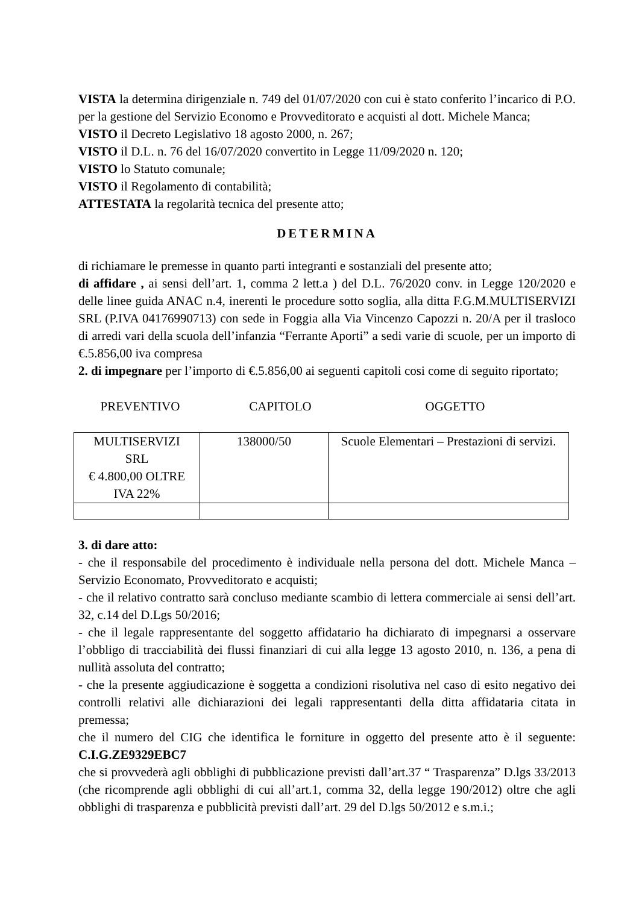VISTA la determina dirigenziale n. 749 del 01/07/2020 con cui è stato conferito l’incarico di P.O. per la gestione del Servizio Economo e Provveditorato e acquisti al dott. Michele Manca;
VISTO il Decreto Legislativo 18 agosto 2000, n. 267;
VISTO il D.L. n. 76 del 16/07/2020 convertito in Legge 11/09/2020 n. 120;
VISTO lo Statuto comunale;
VISTO il Regolamento di contabilità;
ATTESTATA la regolarità tecnica del presente atto;
DETERMINA
di richiamare le premesse in quanto parti integranti e sostanziali del presente atto;
di affidare , ai sensi dell’art. 1, comma 2 lett.a ) del D.L. 76/2020 conv. in Legge 120/2020 e delle linee guida ANAC n.4, inerenti le procedure sotto soglia, alla ditta F.G.M.MULTISERVIZI SRL (P.IVA 04176990713) con sede in Foggia alla Via Vincenzo Capozzi n. 20/A per il trasloco di arredi vari della scuola dell’infanzia “Ferrante Aporti” a sedi varie di scuole, per un importo di €.5.856,00 iva compresa
2. di impegnare per l’importo di €.5.856,00 ai seguenti capitoli cosi come di seguito riportato;
PREVENTIVO CAPITOLO OGGETTO
| MULTISERVIZI SRL € 4.800,00 OLTRE IVA 22% | 138000/50 | Scuole Elementari – Prestazioni di servizi. |
3. di dare atto:
- che il responsabile del procedimento è individuale nella persona del dott. Michele Manca – Servizio Economato, Provveditorato e acquisti;
- che il relativo contratto sarà concluso mediante scambio di lettera commerciale ai sensi dell’art. 32, c.14 del D.Lgs 50/2016;
- che il legale rappresentante del soggetto affidatario ha dichiarato di impegnarsi a osservare l’obbligo di tracciabilità dei flussi finanziari di cui alla legge 13 agosto 2010, n. 136, a pena di nullità assoluta del contratto;
- che la presente aggiudicazione è soggetta a condizioni risolutiva nel caso di esito negativo dei controlli relativi alle dichiarazioni dei legali rappresentanti della ditta affidataria citata in premessa;
che il numero del CIG che identifica le forniture in oggetto del presente atto è il seguente: C.I.G.ZE9329EBC7
che si provvederà agli obblighi di pubblicazione previsti dall’art.37 “ Trasparenza” D.lgs 33/2013 (che ricomprende agli obblighi di cui all’art.1, comma 32, della legge 190/2012) oltre che agli obblighi di trasparenza e pubblicità previsti dall’art. 29 del D.lgs 50/2012 e s.m.i.;